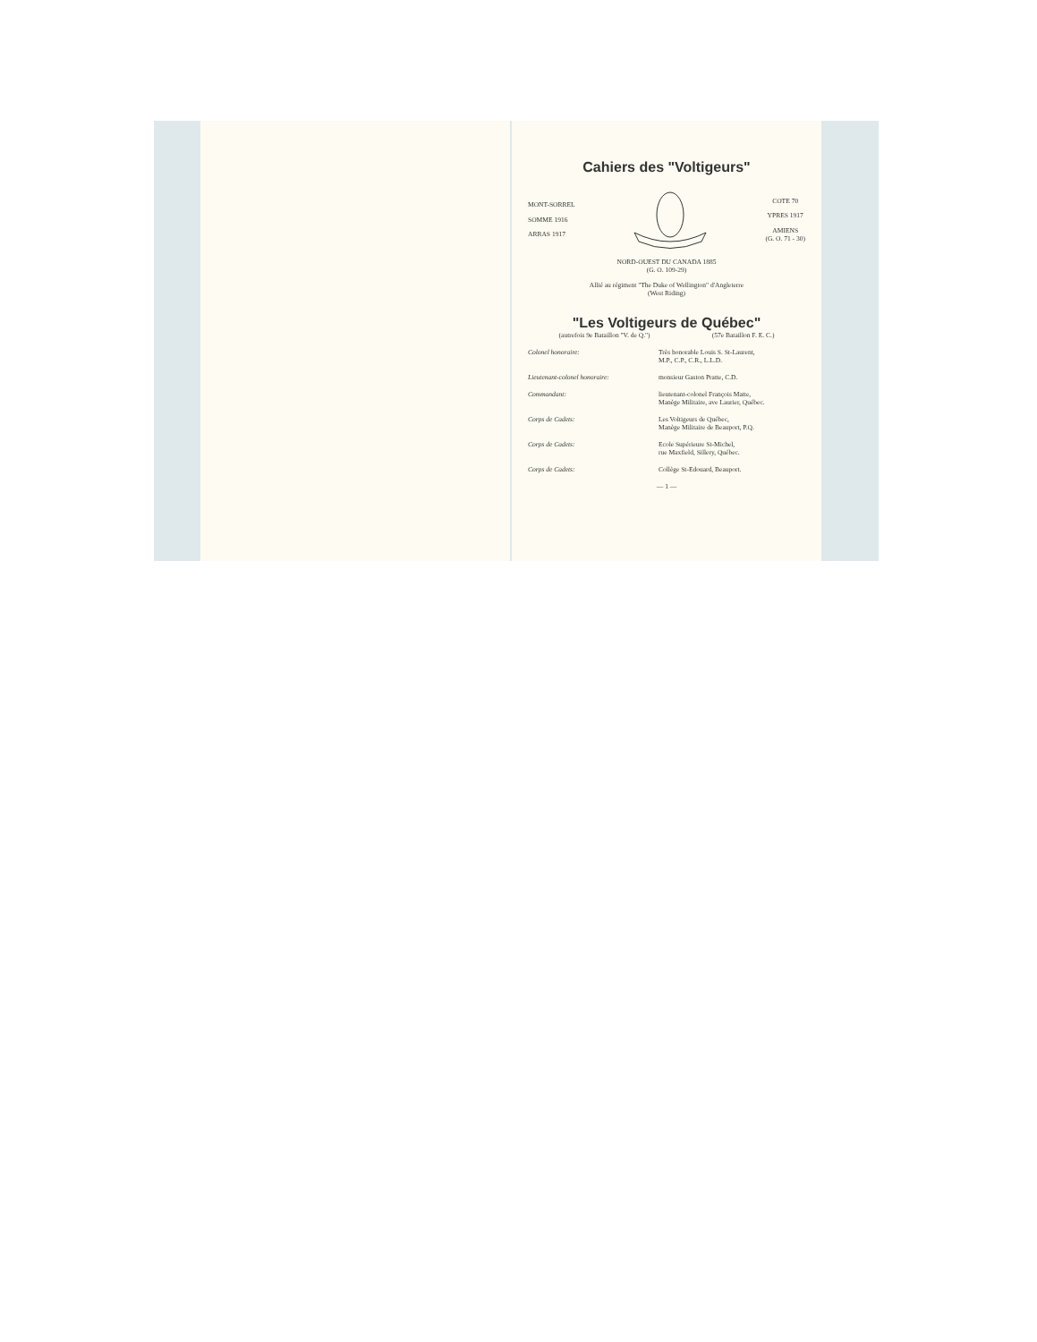Cahiers des "Voltigeurs"
MONT-SORREL
SOMME 1916
ARRAS 1917
COTE 70
YPRES 1917
AMIENS
(G. O. 71 - 30)
NORD-OUEST DU CANADA 1885
(G. O. 109-29)
Allié au régiment "The Duke of Wellington" d'Angleterre
(West Riding)
"Les Voltigeurs de Québec"
(autrefois 9e Bataillon "V. de Q.") (57e Bataillon F. E. C.)
Colonel honoraire: Très honorable Louis S. St-Laurent,
M.P., C.P., C.R., L.L.D.
Lieutenant-colonel honoraire: monsieur Gaston Pratte, C.D.
Commandant: lieutenant-colonel François Matte,
Manège Militaire, ave Laurier, Québec.
Corps de Cadets: Les Voltigeurs de Québec,
Manège Militaire de Beauport, P.Q.
Corps de Cadets: Ecole Supérieure St-Michel,
rue Maxfield, Sillery, Québec.
Corps de Cadets: Collège St-Edouard, Beauport.
— 1 —